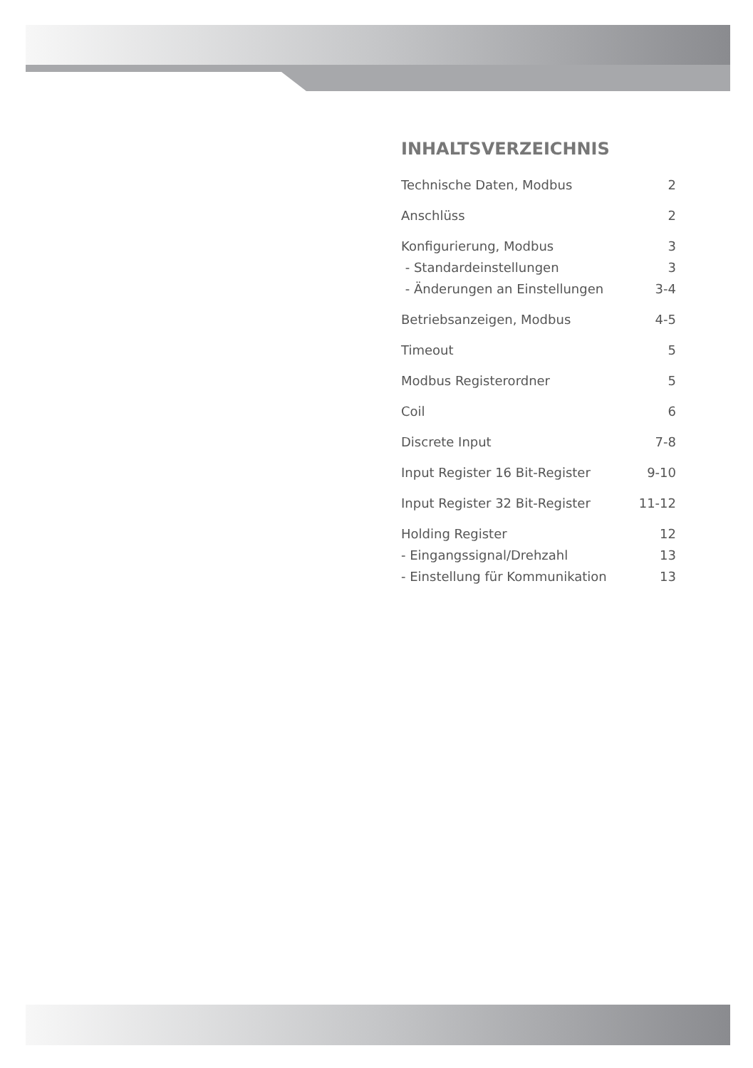INHALTSVERZEICHNIS
Technische Daten, Modbus 2
Anschlüss 2
Konfigurierung, Modbus 3
- Standardeinstellungen 3
- Änderungen an Einstellungen 3-4
Betriebsanzeigen, Modbus 4-5
Timeout 5
Modbus Registerordner 5
Coil 6
Discrete Input 7-8
Input Register 16 Bit-Register 9-10
Input Register 32 Bit-Register 11-12
Holding Register 12
- Eingangssignal/Drehzahl 13
- Einstellung für Kommunikation 13